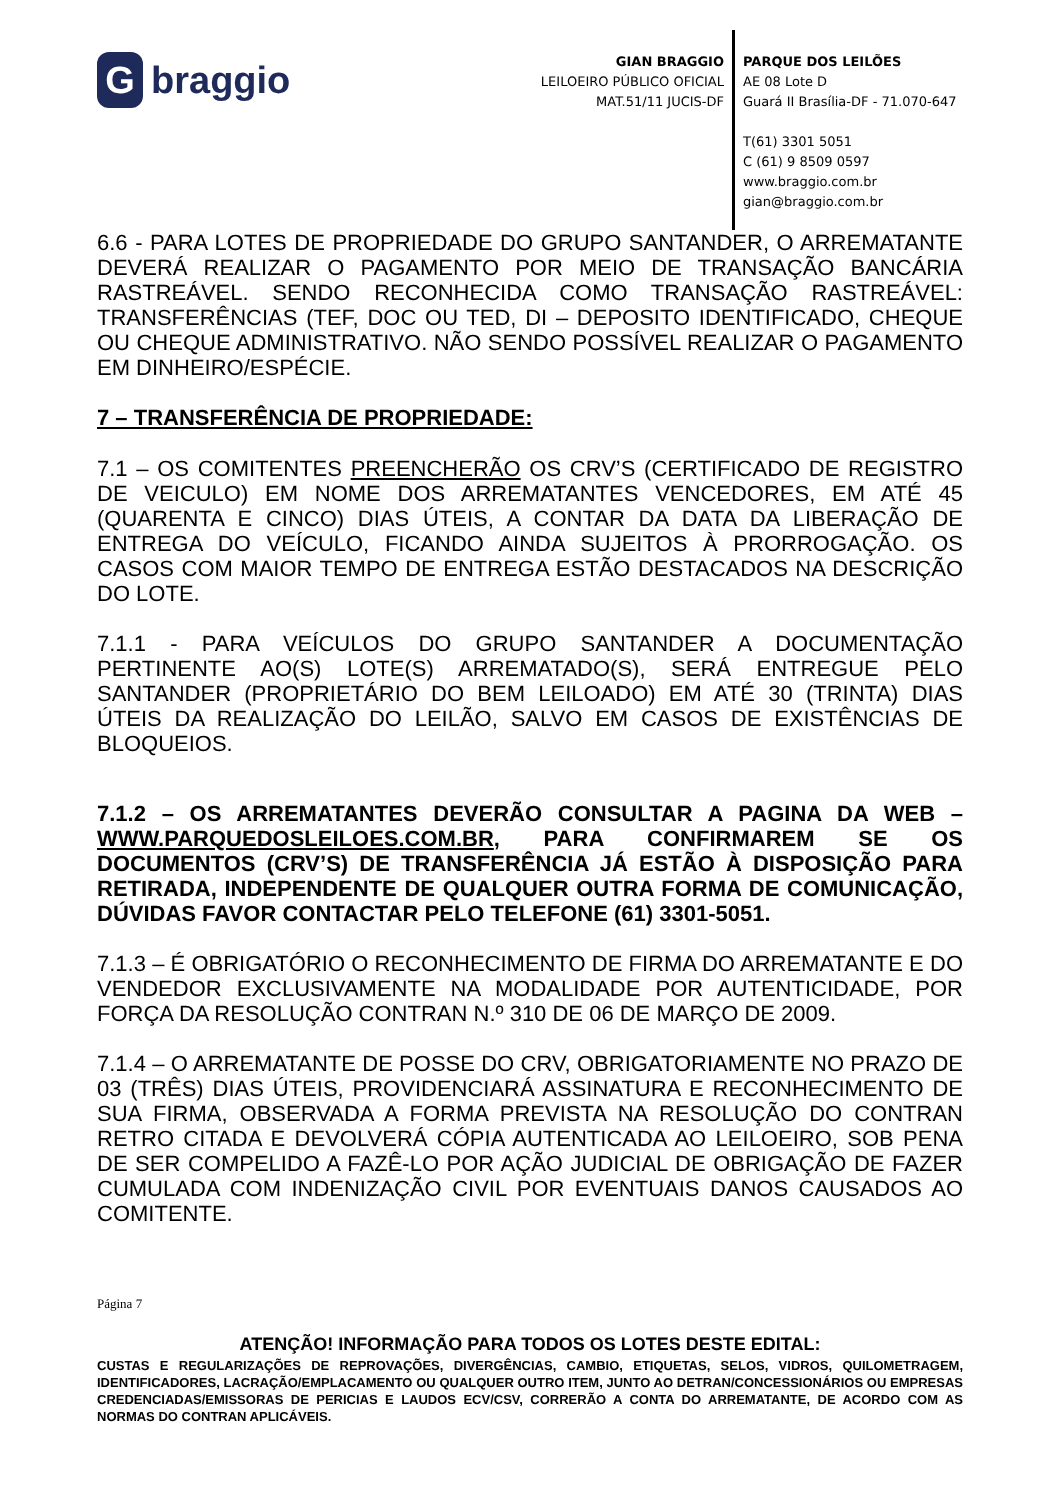Gbraggio
GIAN BRAGGIO
LEILOEIRO PÚBLICO OFICIAL
MAT.51/11 JUCIS-DF
PARQUE DOS LEILÕES
AE 08 Lote D
Guará II Brasília-DF - 71.070-647
T(61) 3301 5051
C (61) 9 8509 0597
www.braggio.com.br
gian@braggio.com.br
6.6 - PARA LOTES DE PROPRIEDADE DO GRUPO SANTANDER, O ARREMATANTE DEVERÁ REALIZAR O PAGAMENTO POR MEIO DE TRANSAÇÃO BANCÁRIA RASTREÁVEL. SENDO RECONHECIDA COMO TRANSAÇÃO RASTREÁVEL: TRANSFERÊNCIAS (TEF, DOC OU TED, DI – DEPOSITO IDENTIFICADO, CHEQUE OU CHEQUE ADMINISTRATIVO. NÃO SENDO POSSÍVEL REALIZAR O PAGAMENTO EM DINHEIRO/ESPÉCIE.
7 – TRANSFERÊNCIA DE PROPRIEDADE:
7.1 – OS COMITENTES PREENCHERÃO OS CRV’S (CERTIFICADO DE REGISTRO DE VEICULO) EM NOME DOS ARREMATANTES VENCEDORES, EM ATÉ 45 (QUARENTA E CINCO) DIAS ÚTEIS, A CONTAR DA DATA DA LIBERAÇÃO DE ENTREGA DO VEÍCULO, FICANDO AINDA SUJEITOS À PRORROGAÇÃO. OS CASOS COM MAIOR TEMPO DE ENTREGA ESTÃO DESTACADOS NA DESCRIÇÃO DO LOTE.
7.1.1 - PARA VEÍCULOS DO GRUPO SANTANDER A DOCUMENTAÇÃO PERTINENTE AO(S) LOTE(S) ARREMATADO(S), SERÁ ENTREGUE PELO SANTANDER (PROPRIETÁRIO DO BEM LEILOADO) EM ATÉ 30 (TRINTA) DIAS ÚTEIS DA REALIZAÇÃO DO LEILÃO, SALVO EM CASOS DE EXISTÊNCIAS DE BLOQUEIOS.
7.1.2 – OS ARREMATANTES DEVERÃO CONSULTAR A PAGINA DA WEB – WWW.PARQUEDOSLEILOES.COM.BR, PARA CONFIRMAREM SE OS DOCUMENTOS (CRV’S) DE TRANSFERÊNCIA JÁ ESTÃO À DISPOSIÇÃO PARA RETIRADA, INDEPENDENTE DE QUALQUER OUTRA FORMA DE COMUNICAÇÃO, DÚVIDAS FAVOR CONTACTAR PELO TELEFONE (61) 3301-5051.
7.1.3 – É OBRIGATÓRIO O RECONHECIMENTO DE FIRMA DO ARREMATANTE E DO VENDEDOR EXCLUSIVAMENTE NA MODALIDADE POR AUTENTICIDADE, POR FORÇA DA RESOLUÇÃO CONTRAN N.º 310 DE 06 DE MARÇO DE 2009.
7.1.4 – O ARREMATANTE DE POSSE DO CRV, OBRIGATORIAMENTE NO PRAZO DE 03 (TRÊS) DIAS ÚTEIS, PROVIDENCIARÁ ASSINATURA E RECONHECIMENTO DE SUA FIRMA, OBSERVADA A FORMA PREVISTA NA RESOLUÇÃO DO CONTRAN RETRO CITADA E DEVOLVERÁ CÓPIA AUTENTICADA AO LEILOEIRO, SOB PENA DE SER COMPELIDO A FAZÊ-LO POR AÇÃO JUDICIAL DE OBRIGAÇÃO DE FAZER CUMULADA COM INDENIZAÇÃO CIVIL POR EVENTUAIS DANOS CAUSADOS AO COMITENTE.
Página 7
ATENÇÃO! INFORMAÇÃO PARA TODOS OS LOTES DESTE EDITAL:
CUSTAS E REGULARIZAÇÕES DE REPROVAÇÕES, DIVERGÊNCIAS, CAMBIO, ETIQUETAS, SELOS, VIDROS, QUILOMETRAGEM, IDENTIFICADORES, LACRAÇÃO/EMPLACAMENTO OU QUALQUER OUTRO ITEM, JUNTO AO DETRAN/CONCESSIONÁRIOS OU EMPRESAS CREDENCIADAS/EMISSORAS DE PERICIAS E LAUDOS ECV/CSV, CORRERÃO A CONTA DO ARREMATANTE, DE ACORDO COM AS NORMAS DO CONTRAN APLICÁVEIS.